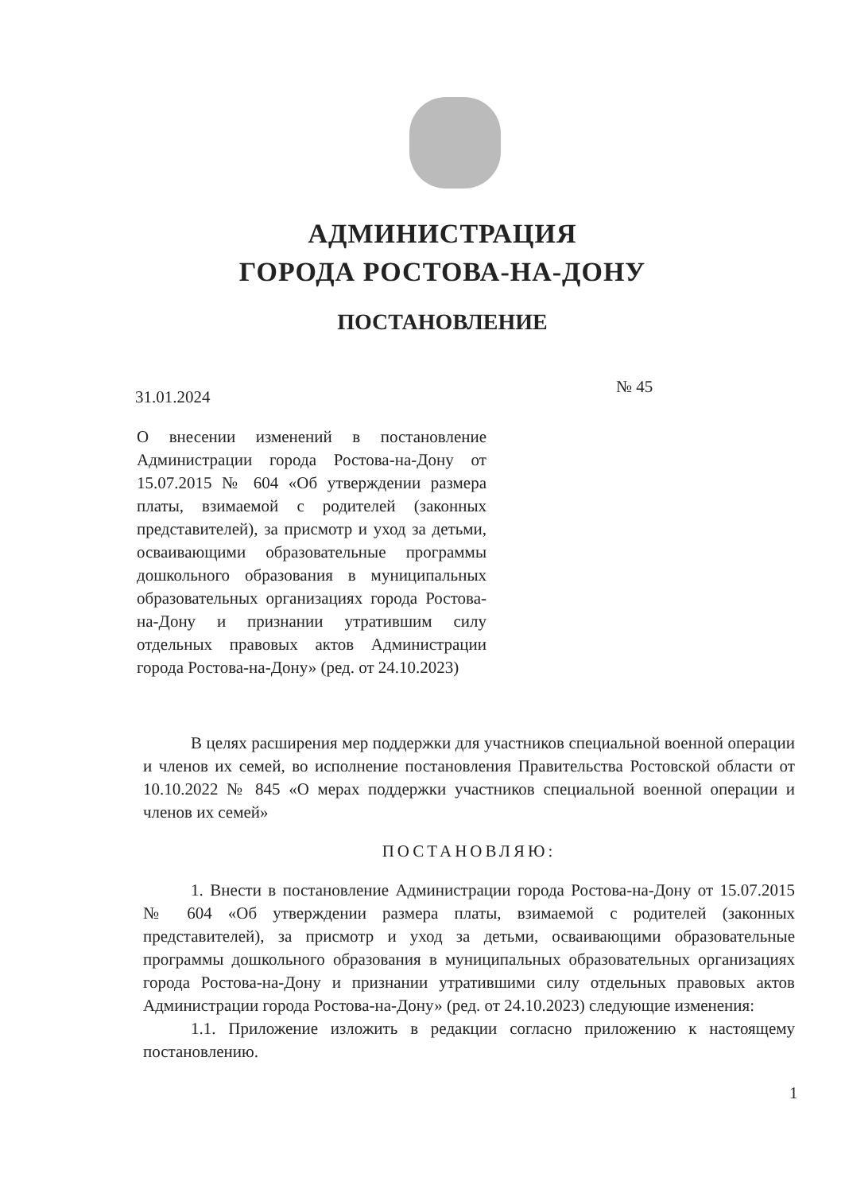АДМИНИСТРАЦИЯ
ГОРОДА РОСТОВА-НА-ДОНУ
ПОСТАНОВЛЕНИЕ
31.01.2024
№ 45
О внесении изменений в постановление Администрации города Ростова-на-Дону от 15.07.2015 № 604 «Об утверждении размера платы, взимаемой с родителей (законных представителей), за присмотр и уход за детьми, осваивающими образовательные программы дошкольного образования в муниципальных образовательных организациях города Ростова-на-Дону и признании утратившим силу отдельных правовых актов Администрации города Ростова-на-Дону» (ред. от 24.10.2023)
В целях расширения мер поддержки для участников специальной военной операции и членов их семей, во исполнение постановления Правительства Ростовской области от 10.10.2022 № 845 «О мерах поддержки участников специальной военной операции и членов их семей»
ПОСТАНОВЛЯЮ:
1. Внести в постановление Администрации города Ростова-на-Дону от 15.07.2015 № 604 «Об утверждении размера платы, взимаемой с родителей (законных представителей), за присмотр и уход за детьми, осваивающими образовательные программы дошкольного образования в муниципальных образовательных организациях города Ростова-на-Дону и признании утратившими силу отдельных правовых актов Администрации города Ростова-на-Дону» (ред. от 24.10.2023) следующие изменения:
1.1. Приложение изложить в редакции согласно приложению к настоящему постановлению.
1